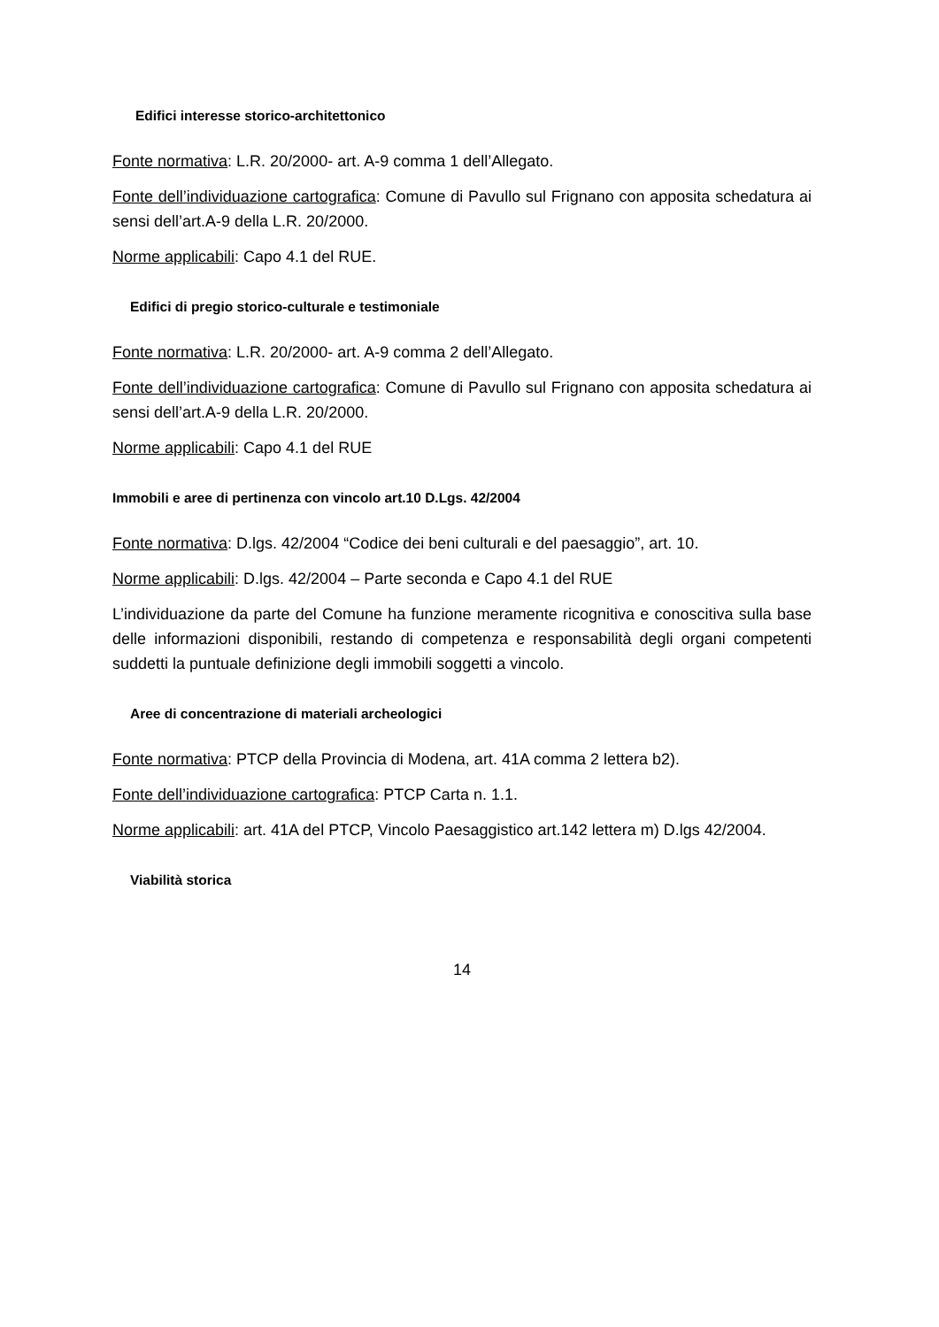Edifici interesse storico-architettonico
Fonte normativa: L.R. 20/2000- art. A-9 comma 1 dell’Allegato.
Fonte dell’individuazione cartografica: Comune di Pavullo sul Frignano con apposita schedatura ai sensi dell’art.A-9 della L.R. 20/2000.
Norme applicabili: Capo 4.1 del RUE.
Edifici di pregio storico-culturale e testimoniale
Fonte normativa: L.R. 20/2000- art. A-9 comma 2 dell’Allegato.
Fonte dell’individuazione cartografica: Comune di Pavullo sul Frignano con apposita schedatura ai sensi dell’art.A-9 della L.R. 20/2000.
Norme applicabili: Capo 4.1 del RUE
Immobili e aree di pertinenza con vincolo art.10 D.Lgs. 42/2004
Fonte normativa: D.lgs. 42/2004 “Codice dei beni culturali e del paesaggio”, art. 10.
Norme applicabili: D.lgs. 42/2004 – Parte seconda e Capo 4.1 del RUE
L’individuazione da parte del Comune ha funzione meramente ricognitiva e conoscitiva sulla base delle informazioni disponibili, restando di competenza e responsabilità degli organi competenti suddetti la puntuale definizione degli immobili soggetti a vincolo.
Aree di concentrazione di materiali archeologici
Fonte normativa: PTCP della Provincia di Modena, art. 41A comma 2 lettera b2).
Fonte dell’individuazione cartografica: PTCP Carta n. 1.1.
Norme applicabili: art. 41A del PTCP, Vincolo Paesaggistico art.142 lettera m) D.lgs 42/2004.
Viabilità storica
14